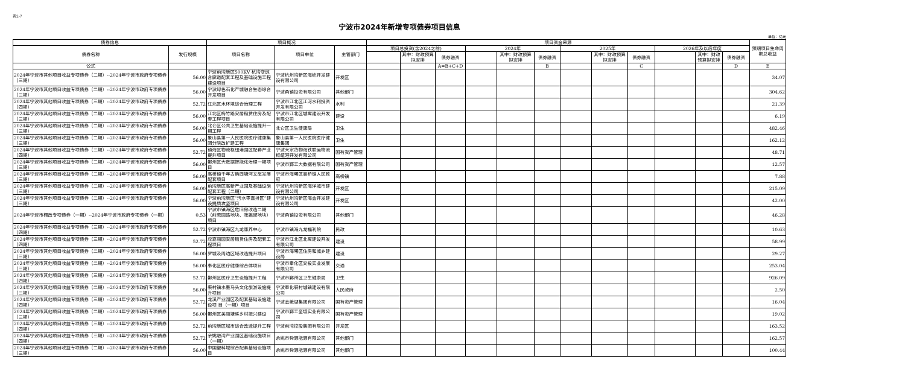表2-7
宁波市2024年新增专项债券项目信息
单位：亿元
| 债券信息 | | 项目概况 | | | 项目资金来源 | | | | | | | | | | | | 预期项目生命周期总收益 |
| --- | --- | --- | --- | --- | --- | --- | --- | --- | --- | --- | --- | --- | --- | --- | --- | --- | --- |
| 债券名称 | 发行规模 | 项目名称 | 项目单位 | 主管部门 | 项目总投资(含2024之前) | | | 2024年 | | | 2025年 | | | 2026年及以后年度 | | | |
| | | | | | | 其中：财政预算拟安排 | 债券融资 | | 其中：财政预算拟安排 | 债券融资 | | 其中：财政预算拟安排 | 债券融资 | | 其中：财政预算拟安排 | 债券融资 | |
| 公式 | | | | | | | A=B+C+D | | | B | | | C | | | D | E |
| 2024年宁波市其他项目收益专项债券（二期）--2024年宁波市政府专项债券（三期） | 56.00 | 宁波前湾新区500KV 杭湾变综合廊道配套工程及基础设施工程建设项目 | 宁波杭州湾新区海屹开发建设有限公司 | 开发区 | | | | | | | | | | | | | 34.07 |
| 2024年宁波市其他项目收益专项债券（二期）--2024年宁波市政府专项债券（三期） | 56.00 | 宁波绿色石化产城融合生态综合开发项目 | 宁波甬镇投资有限公司 | 其他部门 | | | | | | | | | | | | | 304.62 |
| 2024年宁波市其他项目收益专项债券（三期）--2024年宁波市政府专项债券（四期） | 52.72 | 江北区水环境综合治理工程 | 宁波市江北区江河水利投资开发有限公司 | 水利 | | | | | | | | | | | | | 21.39 |
| 2024年宁波市其他项目收益专项债券（二期）--2024年宁波市政府专项债券（三期） | 56.00 | 江北区梅竹路安居租赁住房及配套工程项目 | 宁波市江北区城寓建设开发有限公司 | 建设 | | | | | | | | | | | | | 6.19 |
| 2024年宁波市其他项目收益专项债券（二期）--2024年宁波市政府专项债券（三期） | 56.00 | 北仑区公共卫生基础设施提升一期工程 | 北仑区卫生健康局 | 卫生 | | | | | | | | | | | | | 482.46 |
| 2024年宁波市其他项目收益专项债券（二期）--2024年宁波市政府专项债券（三期） | 56.00 | 象山县第一人民医院医疗健康集团分院改扩建工程 | 象山县第一人民医院医疗健康集团 | 卫生 | | | | | | | | | | | | | 162.12 |
| 2024年宁波市其他项目收益专项债券（三期）--2024年宁波市政府专项债券（四期） | 52.72 | 镇海区物流枢纽港园区配套产业提升项目 | 宁波大宗货物海铁联运物流枢纽港开发有限公司 | 国有资产管理 | | | | | | | | | | | | | 48.71 |
| 2024年宁波市其他项目收益专项债券（二期）--2024年宁波市政府专项债券（三期） | 56.00 | 鄞州区大数据智能化治理一期项目 | 宁波市鄞工大数据有限公司 | 国有资产管理 | | | | | | | | | | | | | 12.57 |
| 2024年宁波市其他项目收益专项债券（二期）--2024年宁波市政府专项债券（三期） | 56.00 | 高桥镇千年古韵西塘河文旅发展配套项目 | 宁波市海曙区高桥镇人民政府 | 高桥镇 | | | | | | | | | | | | | 7.88 |
| 2024年宁波市其他项目收益专项债券（二期）--2024年宁波市政府专项债券（三期） | 56.00 | 前湾新区高新产业园及基础设施配套工程（二期） | 宁波杭州湾新区海洋城市建设有限公司 | 开发区 | | | | | | | | | | | | | 215.09 |
| 2024年宁波市其他项目收益专项债券（二期）--2024年宁波市政府专项债券（三期） | 56.00 | 宁波前湾新区“污水零直排区”建设提质攻坚项目 | 宁波杭州湾新区海金开发建设有限公司 | 开发区 | | | | | | | | | | | | | 42.00 |
| 2024年宁波市棚改专项债券（一期）--2024年宁波市政府专项债券（一期） | 0.53 | 宁波市镇海区危旧房改造二期（前葱园路地块、涨鑑碶地块）项目 | 宁波甬镇投资有限公司 | 其他部门 | | | | | | | | | | | | | 46.28 |
| 2024年宁波市其他项目收益专项债券（三期）--2024年宁波市政府专项债券（四期） | 52.72 | 宁波市镇海区九龙康养中心 | 宁波市镇海九龙福利院 | 民政 | | | | | | | | | | | | | 10.63 |
| 2024年宁波市其他项目收益专项债券（三期）--2024年宁波市政府专项债券（四期） | 52.72 | 应嘉丽园安居租赁住房及配套工程项目 | 宁波市江北区北寓建设开发有限公司 | 建设 | | | | | | | | | | | | | 58.99 |
| 2024年宁波市其他项目收益专项债券（二期）--2024年宁波市政府专项债券（三期） | 56.00 | 罗城及周边区域改造提升项目 | 宁波市海曙区住房和城乡建设局 | 建设 | | | | | | | | | | | | | 29.27 |
| 2024年宁波市其他项目收益专项债券（二期）--2024年宁波市政府专项债券（三期） | 56.00 | 奉化区医疗健康综合体项目 | 宁波市奉化区交投实业发展有限公司 | 交通 | | | | | | | | | | | | | 253.04 |
| 2024年宁波市其他项目收益专项债券（三期）--2024年宁波市政府专项债券（四期） | 52.72 | 鄞州区医疗卫生设施提升工程 | 宁波市鄞州区卫生健康局 | 卫生 | | | | | | | | | | | | | 926.09 |
| 2024年宁波市其他项目收益专项债券（二期）--2024年宁波市政府专项债券（三期） | 56.00 | 裘村镇水墨马头文化旅游设施提升项目 | 宁波奉化裘村城镇建设有限公司 | 人民政府 | | | | | | | | | | | | | 2.50 |
| 2024年宁波市其他项目收益专项债券（三期）--2024年宁波市政府专项债券（四期） | 52.72 | 龙溪产业园区及配套基础设施建设项 目（一期）项目 | 宁波金峨湖集团有限公司 | 国有资产管理 | | | | | | | | | | | | | 16.04 |
| 2024年宁波市其他项目收益专项债券（二期）--2024年宁波市政府专项债券（三期） | 56.00 | 鄞州区美丽塘溪乡村振兴建设 | 宁波市鄞工奎垣实业有限公司 | 国有资产管理 | | | | | | | | | | | | | 19.02 |
| 2024年宁波市其他项目收益专项债券（三期）--2024年宁波市政府专项债券（四期） | 52.72 | 前湾新区城市综合改造提升工程 | 宁波前湾控股集团有限公司 | 开发区 | | | | | | | | | | | | | 163.52 |
| 2024年宁波市其他项目收益专项债券（三期）--2024年宁波市政府专项债券（四期） | 52.72 | 余姚融湾产业园区基础设施项目（一期） | 余姚市舜源能源有限公司 | 其他部门 | | | | | | | | | | | | | 162.57 |
| 2024年宁波市其他项目收益专项债券（二期）--2024年宁波市政府专项债券（三期） | 56.00 | 中国塑料城综合配套基础设施项目 | 余姚市舜源能源有限公司 | 其他部门 | | | | | | | | | | | | | 100.44 |